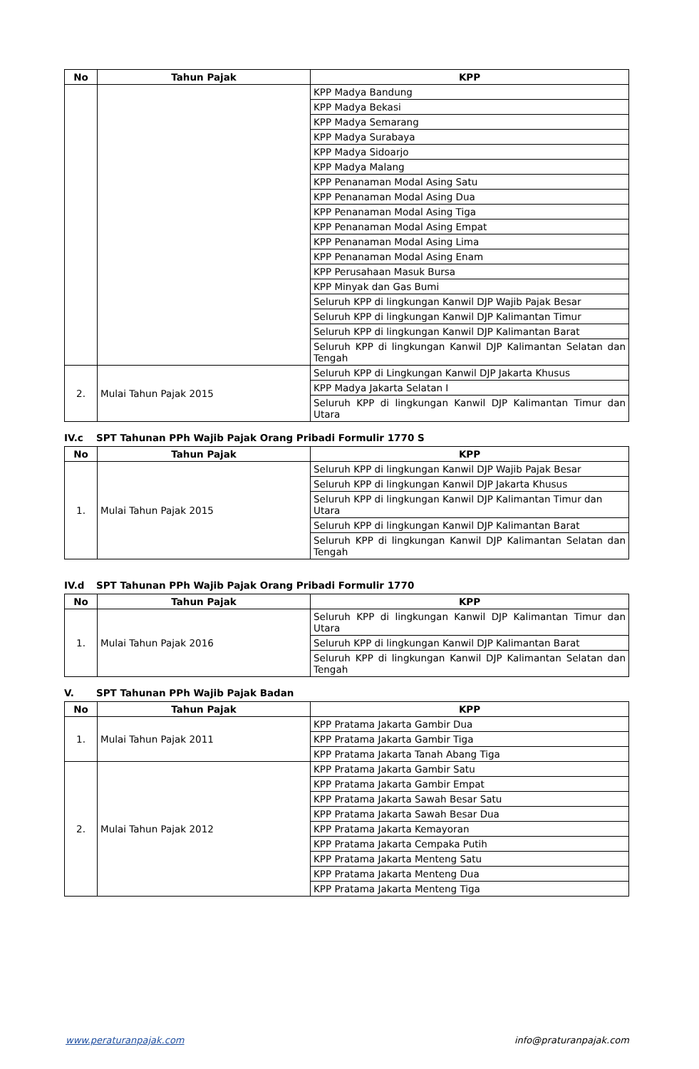| No | Tahun Pajak | KPP |
| --- | --- | --- |
| | | KPP Madya Bandung |
| | | KPP Madya Bekasi |
| | | KPP Madya Semarang |
| | | KPP Madya Surabaya |
| | | KPP Madya Sidoarjo |
| | | KPP Madya Malang |
| | | KPP Penanaman Modal Asing Satu |
| | | KPP Penanaman Modal Asing Dua |
| | | KPP Penanaman Modal Asing Tiga |
| | | KPP Penanaman Modal Asing Empat |
| | | KPP Penanaman Modal Asing Lima |
| | | KPP Penanaman Modal Asing Enam |
| | | KPP Perusahaan Masuk Bursa |
| | | KPP Minyak dan Gas Bumi |
| | | Seluruh KPP di lingkungan Kanwil DJP Wajib Pajak Besar |
| | | Seluruh KPP di lingkungan Kanwil DJP Kalimantan Timur |
| | | Seluruh KPP di lingkungan Kanwil DJP Kalimantan Barat |
| | | Seluruh KPP di lingkungan Kanwil DJP Kalimantan Selatan dan Tengah |
| 2. | Mulai Tahun Pajak 2015 | Seluruh KPP di Lingkungan Kanwil DJP Jakarta Khusus |
| | | KPP Madya Jakarta Selatan I |
| | | Seluruh KPP di lingkungan Kanwil DJP Kalimantan Timur dan Utara |
IV.c SPT Tahunan PPh Wajib Pajak Orang Pribadi Formulir 1770 S
| No | Tahun Pajak | KPP |
| --- | --- | --- |
| 1. | Mulai Tahun Pajak 2015 | Seluruh KPP di lingkungan Kanwil DJP Wajib Pajak Besar |
| | | Seluruh KPP di lingkungan Kanwil DJP Jakarta Khusus |
| | | Seluruh KPP di lingkungan Kanwil DJP Kalimantan Timur dan Utara |
| | | Seluruh KPP di lingkungan Kanwil DJP Kalimantan Barat |
| | | Seluruh KPP di lingkungan Kanwil DJP Kalimantan Selatan dan Tengah |
IV.d SPT Tahunan PPh Wajib Pajak Orang Pribadi Formulir 1770
| No | Tahun Pajak | KPP |
| --- | --- | --- |
| 1. | Mulai Tahun Pajak 2016 | Seluruh KPP di lingkungan Kanwil DJP Kalimantan Timur dan Utara |
| | | Seluruh KPP di lingkungan Kanwil DJP Kalimantan Barat |
| | | Seluruh KPP di lingkungan Kanwil DJP Kalimantan Selatan dan Tengah |
V. SPT Tahunan PPh Wajib Pajak Badan
| No | Tahun Pajak | KPP |
| --- | --- | --- |
| 1. | Mulai Tahun Pajak 2011 | KPP Pratama Jakarta Gambir Dua |
| | | KPP Pratama Jakarta Gambir Tiga |
| | | KPP Pratama Jakarta Tanah Abang Tiga |
| 2. | Mulai Tahun Pajak 2012 | KPP Pratama Jakarta Gambir Satu |
| | | KPP Pratama Jakarta Gambir Empat |
| | | KPP Pratama Jakarta Sawah Besar Satu |
| | | KPP Pratama Jakarta Sawah Besar Dua |
| | | KPP Pratama Jakarta Kemayoran |
| | | KPP Pratama Jakarta Cempaka Putih |
| | | KPP Pratama Jakarta Menteng Satu |
| | | KPP Pratama Jakarta Menteng Dua |
| | | KPP Pratama Jakarta Menteng Tiga |
www.peraturanpajak.com info@praturanpajak.com